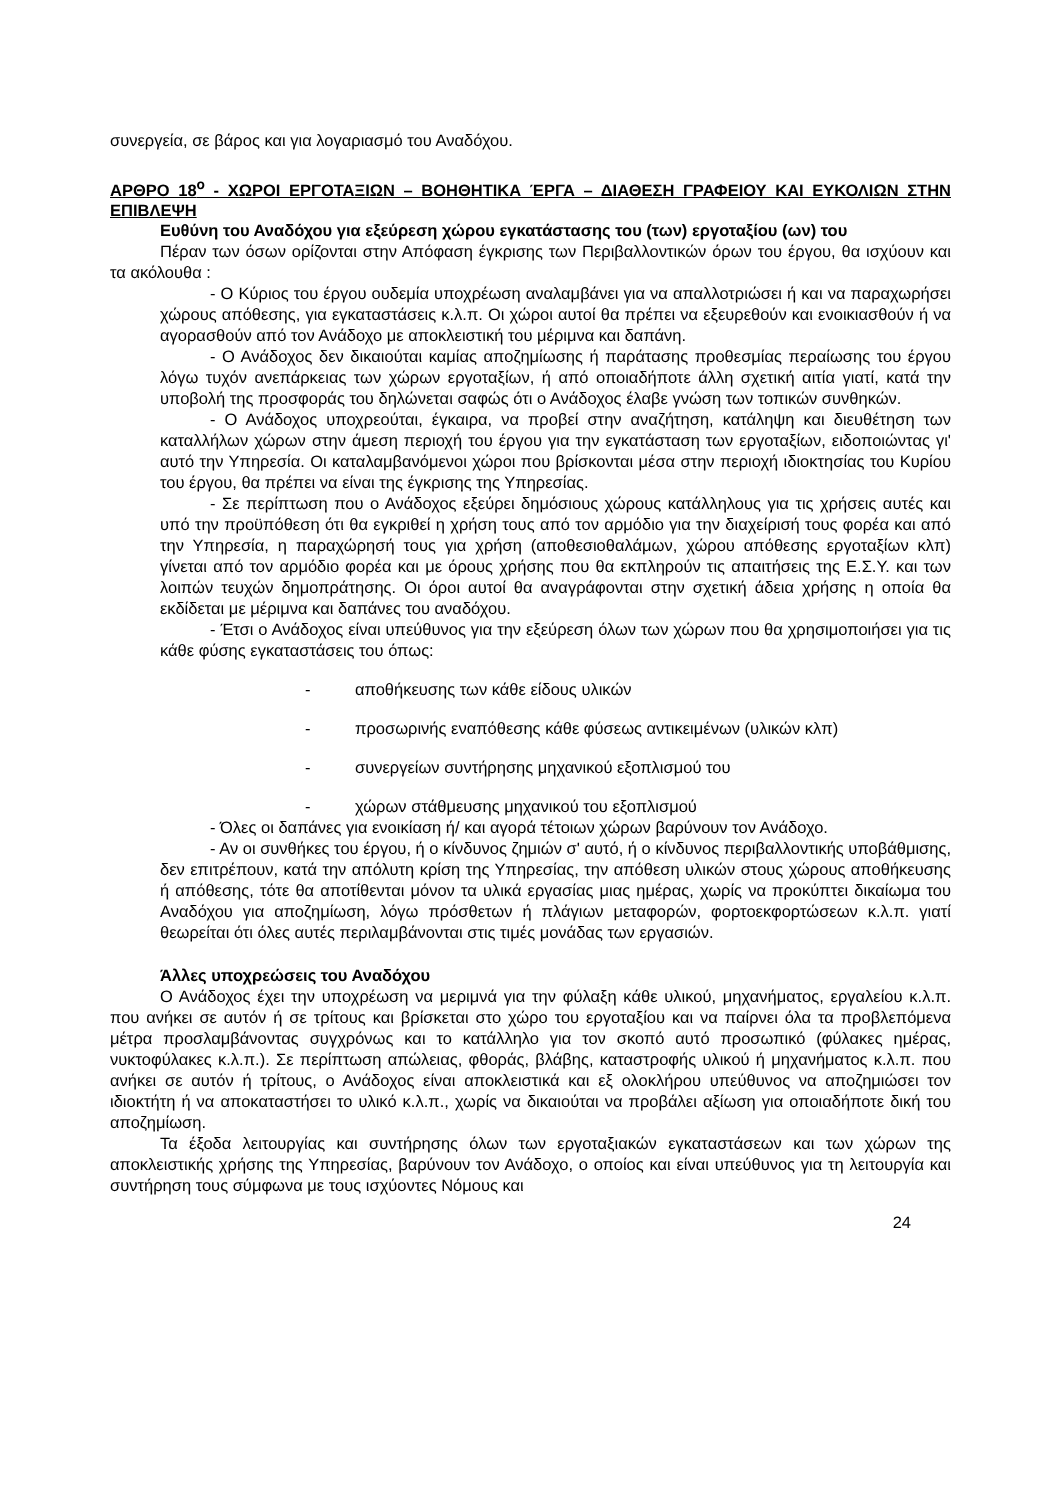συνεργεία, σε βάρος και για λογαριασμό του Αναδόχου.
ΑΡΘΡΟ 18<sup>ο</sup> - ΧΩΡΟΙ ΕΡΓΟΤΑΞΙΩΝ – ΒΟΗΘΗΤΙΚΑ ΈΡΓΑ – ΔΙΑΘΕΣΗ ΓΡΑΦΕΙΟΥ ΚΑΙ ΕΥΚΟΛΙΩΝ ΣΤΗΝ ΕΠΙΒΛΕΨΗ
Ευθύνη του Αναδόχου για εξεύρεση χώρου εγκατάστασης του (των) εργοταξίου (ων) του
Πέραν των όσων ορίζονται στην Απόφαση έγκρισης των Περιβαλλοντικών όρων του έργου, θα ισχύουν και τα ακόλουθα :
- Ο Κύριος του έργου ουδεμία υποχρέωση αναλαμβάνει για να απαλλοτριώσει ή και να παραχωρήσει χώρους απόθεσης, για εγκαταστάσεις κ.λ.π. Οι χώροι αυτοί θα πρέπει να εξευρεθούν και ενοικιασθούν ή να αγορασθούν από τον Ανάδοχο με αποκλειστική του μέριμνα και δαπάνη.
- Ο Ανάδοχος δεν δικαιούται καμίας αποζημίωσης ή παράτασης προθεσμίας περαίωσης του έργου λόγω τυχόν ανεπάρκειας των χώρων εργοταξίων, ή από οποιαδήποτε άλλη σχετική αιτία γιατί, κατά την υποβολή της προσφοράς του δηλώνεται σαφώς ότι ο Ανάδοχος έλαβε γνώση των τοπικών συνθηκών.
- Ο Ανάδοχος υποχρεούται, έγκαιρα, να προβεί στην αναζήτηση, κατάληψη και διευθέτηση των καταλλήλων χώρων στην άμεση περιοχή του έργου για την εγκατάσταση των εργοταξίων, ειδοποιώντας γι' αυτό την Υπηρεσία. Οι καταλαμβανόμενοι χώροι που βρίσκονται μέσα στην περιοχή ιδιοκτησίας του Κυρίου του έργου, θα πρέπει να είναι της έγκρισης της Υπηρεσίας.
- Σε περίπτωση που ο Ανάδοχος εξεύρει δημόσιους χώρους κατάλληλους για τις χρήσεις αυτές και υπό την προϋπόθεση ότι θα εγκριθεί η χρήση τους από τον αρμόδιο για την διαχείρισή τους φορέα και από την Υπηρεσία, η παραχώρησή τους για χρήση (αποθεσιοθαλάμων, χώρου απόθεσης εργοταξίων κλπ) γίνεται από τον αρμόδιο φορέα και με όρους χρήσης που θα εκπληρούν τις απαιτήσεις της Ε.Σ.Υ. και των λοιπών τευχών δημοπράτησης. Οι όροι αυτοί θα αναγράφονται στην σχετική άδεια χρήσης η οποία θα εκδίδεται με μέριμνα και δαπάνες του αναδόχου.
- Έτσι ο Ανάδοχος είναι υπεύθυνος για την εξεύρεση όλων των χώρων που θα χρησιμοποιήσει για τις κάθε φύσης εγκαταστάσεις του όπως:
- αποθήκευσης των κάθε είδους υλικών
- προσωρινής εναπόθεσης κάθε φύσεως αντικειμένων (υλικών κλπ)
- συνεργείων συντήρησης μηχανικού εξοπλισμού του
- χώρων στάθμευσης μηχανικού του εξοπλισμού
- Όλες οι δαπάνες για ενοικίαση ή/ και αγορά τέτοιων χώρων βαρύνουν τον Ανάδοχο.
- Αν οι συνθήκες του έργου, ή ο κίνδυνος ζημιών σ' αυτό, ή ο κίνδυνος περιβαλλοντικής υποβάθμισης, δεν επιτρέπουν, κατά την απόλυτη κρίση της Υπηρεσίας, την απόθεση υλικών στους χώρους αποθήκευσης ή απόθεσης, τότε θα αποτίθενται μόνον τα υλικά εργασίας μιας ημέρας, χωρίς να προκύπτει δικαίωμα του Αναδόχου για αποζημίωση, λόγω πρόσθετων ή πλάγιων μεταφορών, φορτοεκφορτώσεων κ.λ.π. γιατί θεωρείται ότι όλες αυτές περιλαμβάνονται στις τιμές μονάδας των εργασιών.
Άλλες υποχρεώσεις του Αναδόχου
Ο Ανάδοχος έχει την υποχρέωση να μεριμνά για την φύλαξη κάθε υλικού, μηχανήματος, εργαλείου κ.λ.π. που ανήκει σε αυτόν ή σε τρίτους και βρίσκεται στο χώρο του εργοταξίου και να παίρνει όλα τα προβλεπόμενα μέτρα προσλαμβάνοντας συγχρόνως και το κατάλληλο για τον σκοπό αυτό προσωπικό (φύλακες ημέρας, νυκτοφύλακες κ.λ.π.). Σε περίπτωση απώλειας, φθοράς, βλάβης, καταστροφής υλικού ή μηχανήματος κ.λ.π. που ανήκει σε αυτόν ή τρίτους, ο Ανάδοχος είναι αποκλειστικά και εξ ολοκλήρου υπεύθυνος να αποζημιώσει τον ιδιοκτήτη ή να αποκαταστήσει το υλικό κ.λ.π., χωρίς να δικαιούται να προβάλει αξίωση για οποιαδήποτε δική του αποζημίωση.
Τα έξοδα λειτουργίας και συντήρησης όλων των εργοταξιακών εγκαταστάσεων και των χώρων της αποκλειστικής χρήσης της Υπηρεσίας, βαρύνουν τον Ανάδοχο, ο οποίος και είναι υπεύθυνος για τη λειτουργία και συντήρηση τους σύμφωνα με τους ισχύοντες Νόμους και
24